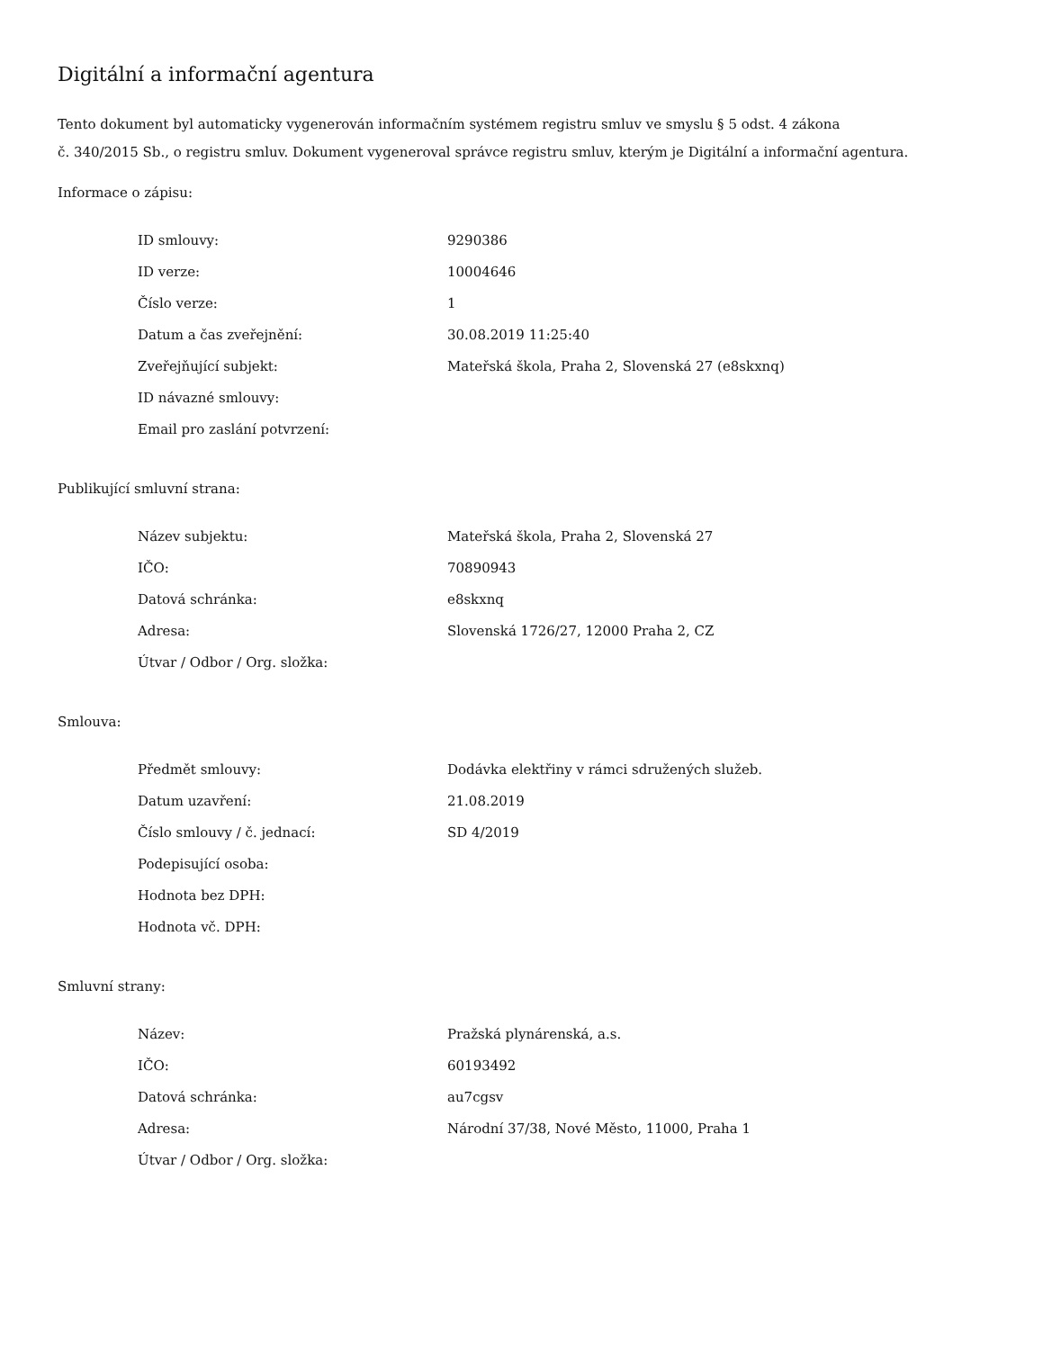Digitální a informační agentura
Tento dokument byl automaticky vygenerován informačním systémem registru smluv ve smyslu § 5 odst. 4 zákona
č. 340/2015 Sb., o registru smluv. Dokument vygeneroval správce registru smluv, kterým je Digitální a informační agentura.
Informace o zápisu:
| ID smlouvy: | 9290386 |
| ID verze: | 10004646 |
| Číslo verze: | 1 |
| Datum a čas zveřejnění: | 30.08.2019 11:25:40 |
| Zveřejňující subjekt: | Mateřská škola, Praha 2, Slovenská 27 (e8skxnq) |
| ID návazné smlouvy: | |
| Email pro zaslání potvrzení: | |
Publikující smluvní strana:
| Název subjektu: | Mateřská škola, Praha 2, Slovenská 27 |
| IČO: | 70890943 |
| Datová schránka: | e8skxnq |
| Adresa: | Slovenská 1726/27, 12000 Praha 2, CZ |
| Útvar / Odbor / Org. složka: | |
Smlouva:
| Předmět smlouvy: | Dodávka elektřiny v rámci sdružených služeb. |
| Datum uzavření: | 21.08.2019 |
| Číslo smlouvy / č. jednací: | SD 4/2019 |
| Podepisující osoba: | |
| Hodnota bez DPH: | |
| Hodnota vč. DPH: | |
Smluvní strany:
| Název: | Pražská plynárenská, a.s. |
| IČO: | 60193492 |
| Datová schránka: | au7cgsv |
| Adresa: | Národní 37/38, Nové Město, 11000, Praha 1 |
| Útvar / Odbor / Org. složka: | |